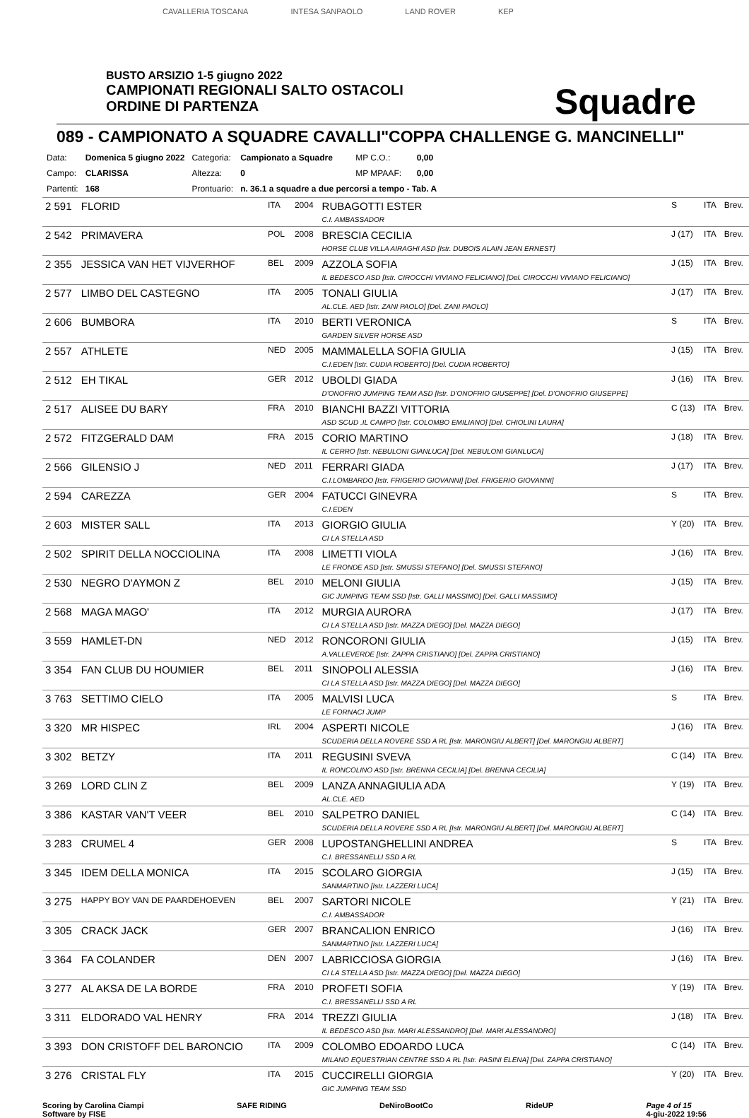CAVALLERIA TOSCANA INTESA SANPAOLO LAND ROVER KEP
BUSTO ARSIZIO 1-5 giugno 2022
CAMPIONATI REGIONALI SALTO OSTACOLI
ORDINE DI PARTENZA
Squadre
089 - CAMPIONATO A SQUADRE CAVALLI"COPPA CHALLENGE G. MANCINELLI"
| Data: | Domenica 5 giugno 2022 | Categoria: | Campionato a Squadre | MP C.O.: | 0,00 |
| Campo: | CLARISSA | Altezza: | 0 | MP MPAAF: | 0,00 |
| Partenti: | 168 | Prontuario: | n. 36.1 a squadre a due percorsi a tempo - Tab. A | | |
| 2 591 | FLORID | ITA | 2004 | RUBAGOTTI ESTER C.I. AMBASSADOR | S | ITA | Brev. |
| 2 542 | PRIMAVERA | POL | 2008 | BRESCIA CECILIA HORSE CLUB VILLA AIRAGHI ASD [Istr. DUBOIS ALAIN JEAN ERNEST] | J (17) | ITA | Brev. |
| 2 355 | JESSICA VAN HET VIJVERHOF | BEL | 2009 | AZZOLA SOFIA IL BEDESCO ASD [Istr. CIROCCHI VIVIANO FELICIANO] [Del. CIROCCHI VIVIANO FELICIANO] | J (15) | ITA | Brev. |
| 2 577 | LIMBO DEL CASTEGNO | ITA | 2005 | TONALI GIULIA AL.CLE. AED [Istr. ZANI PAOLO] [Del. ZANI PAOLO] | J (17) | ITA | Brev. |
| 2 606 | BUMBORA | ITA | 2010 | BERTI VERONICA GARDEN SILVER HORSE ASD | S | ITA | Brev. |
| 2 557 | ATHLETE | NED | 2005 | MAMMALELLA SOFIA GIULIA C.I.EDEN [Istr. CUDIA ROBERTO] [Del. CUDIA ROBERTO] | J (15) | ITA | Brev. |
| 2 512 | EH TIKAL | GER | 2012 | UBOLDI GIADA D'ONOFRIO JUMPING TEAM ASD [Istr. D'ONOFRIO GIUSEPPE] [Del. D'ONOFRIO GIUSEPPE] | J (16) | ITA | Brev. |
| 2 517 | ALISEE DU BARY | FRA | 2010 | BIANCHI BAZZI VITTORIA ASD SCUD .IL CAMPO [Istr. COLOMBO EMILIANO] [Del. CHIOLINI LAURA] | C (13) | ITA | Brev. |
| 2 572 | FITZGERALD DAM | FRA | 2015 | CORIO MARTINO IL CERRO [Istr. NEBULONI GIANLUCA] [Del. NEBULONI GIANLUCA] | J (18) | ITA | Brev. |
| 2 566 | GILENSIO J | NED | 2011 | FERRARI GIADA C.I.LOMBARDO [Istr. FRIGERIO GIOVANNI] [Del. FRIGERIO GIOVANNI] | J (17) | ITA | Brev. |
| 2 594 | CAREZZA | GER | 2004 | FATUCCI GINEVRA C.I.EDEN | S | ITA | Brev. |
| 2 603 | MISTER SALL | ITA | 2013 | GIORGIO GIULIA CI LA STELLA ASD | Y (20) | ITA | Brev. |
| 2 502 | SPIRIT DELLA NOCCIOLINA | ITA | 2008 | LIMETTI VIOLA LE FRONDE ASD [Istr. SMUSSI STEFANO] [Del. SMUSSI STEFANO] | J (16) | ITA | Brev. |
| 2 530 | NEGRO D'AYMON Z | BEL | 2010 | MELONI GIULIA GIC JUMPING TEAM SSD [Istr. GALLI MASSIMO] [Del. GALLI MASSIMO] | J (15) | ITA | Brev. |
| 2 568 | MAGA MAGO' | ITA | 2012 | MURGIA AURORA CI LA STELLA ASD [Istr. MAZZA DIEGO] [Del. MAZZA DIEGO] | J (17) | ITA | Brev. |
| 3 559 | HAMLET-DN | NED | 2012 | RONCORONI GIULIA A.VALLEVERDE [Istr. ZAPPA CRISTIANO] [Del. ZAPPA CRISTIANO] | J (15) | ITA | Brev. |
| 3 354 | FAN CLUB DU HOUMIER | BEL | 2011 | SINOPOLI ALESSIA CI LA STELLA ASD [Istr. MAZZA DIEGO] [Del. MAZZA DIEGO] | J (16) | ITA | Brev. |
| 3 763 | SETTIMO CIELO | ITA | 2005 | MALVISI LUCA LE FORNACI JUMP | S | ITA | Brev. |
| 3 320 | MR HISPEC | IRL | 2004 | ASPERTI NICOLE SCUDERIA DELLA ROVERE SSD A RL [Istr. MARONGIU ALBERT] [Del. MARONGIU ALBERT] | J (16) | ITA | Brev. |
| 3 302 | BETZY | ITA | 2011 | REGUSINI SVEVA IL RONCOLINO ASD [Istr. BRENNA CECILIA] [Del. BRENNA CECILIA] | C (14) | ITA | Brev. |
| 3 269 | LORD CLIN Z | BEL | 2009 | LANZA ANNAGIULIA ADA AL.CLE. AED | Y (19) | ITA | Brev. |
| 3 386 | KASTAR VAN'T VEER | BEL | 2010 | SALPETRO DANIEL SCUDERIA DELLA ROVERE SSD A RL [Istr. MARONGIU ALBERT] [Del. MARONGIU ALBERT] | C (14) | ITA | Brev. |
| 3 283 | CRUMEL 4 | GER | 2008 | LUPOSTANGHELLINI ANDREA C.I. BRESSANELLI SSD A RL | S | ITA | Brev. |
| 3 345 | IDEM DELLA MONICA | ITA | 2015 | SCOLARO GIORGIA SANMARTINO [Istr. LAZZERI LUCA] | J (15) | ITA | Brev. |
| 3 275 | HAPPY BOY VAN DE PAARDEHOEVEN | BEL | 2007 | SARTORI NICOLE C.I. AMBASSADOR | Y (21) | ITA | Brev. |
| 3 305 | CRACK JACK | GER | 2007 | BRANCALION ENRICO SANMARTINO [Istr. LAZZERI LUCA] | J (16) | ITA | Brev. |
| 3 364 | FA COLANDER | DEN | 2007 | LABRICCIOSA GIORGIA CI LA STELLA ASD [Istr. MAZZA DIEGO] [Del. MAZZA DIEGO] | J (16) | ITA | Brev. |
| 3 277 | AL AKSA DE LA BORDE | FRA | 2010 | PROFETI SOFIA C.I. BRESSANELLI SSD A RL | Y (19) | ITA | Brev. |
| 3 311 | ELDORADO VAL HENRY | FRA | 2014 | TREZZI GIULIA IL BEDESCO ASD [Istr. MARI ALESSANDRO] [Del. MARI ALESSANDRO] | J (18) | ITA | Brev. |
| 3 393 | DON CRISTOFF DEL BARONCIO | ITA | 2009 | COLOMBO EDOARDO LUCA MILANO EQUESTRIAN CENTRE SSD A RL [Istr. PASINI ELENA] [Del. ZAPPA CRISTIANO] | C (14) | ITA | Brev. |
| 3 276 | CRISTAL FLY | ITA | 2015 | CUCCIRELLI GIORGIA GIC JUMPING TEAM SSD | Y (20) | ITA | Brev. |
Scoring by Carolina Ciampi
Software by FISE SAFE RIDING DeNiroBootCo RideUP Page 4 of 15
4-giu-2022 19:56